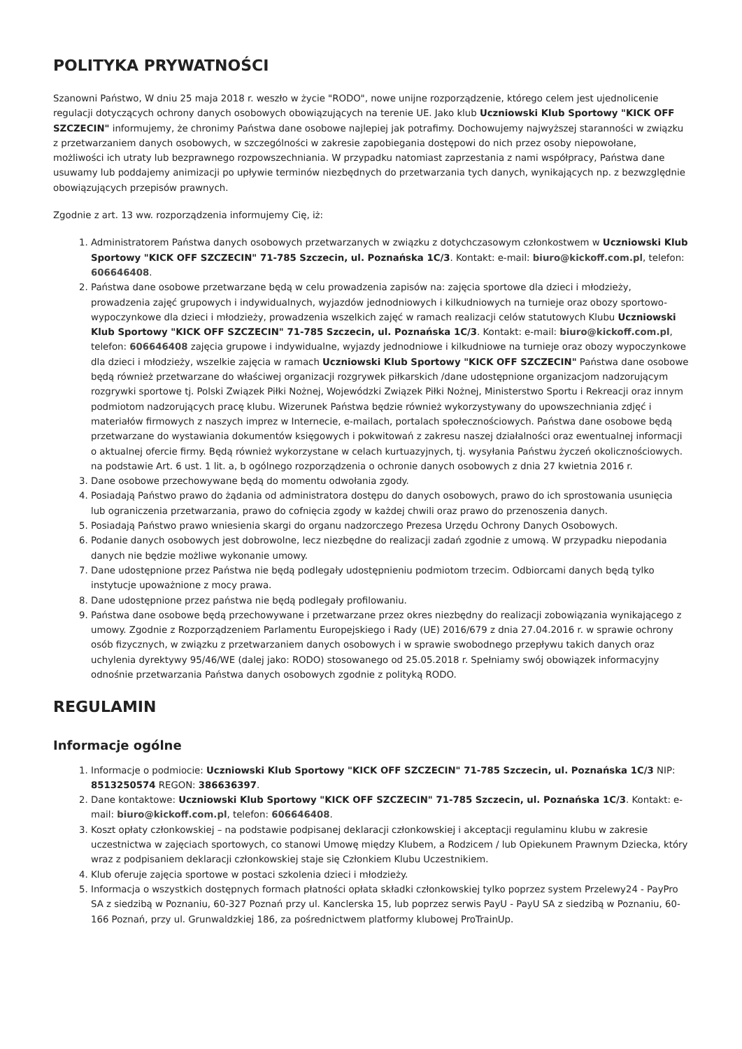POLITYKA PRYWATNOŚCI
Szanowni Państwo, W dniu 25 maja 2018 r. weszło w życie "RODO", nowe unijne rozporządzenie, którego celem jest ujednolicenie regulacji dotyczących ochrony danych osobowych obowiązujących na terenie UE. Jako klub Uczniowski Klub Sportowy "KICK OFF SZCZECIN" informujemy, że chronimy Państwa dane osobowe najlepiej jak potrafimy. Dochowujemy najwyższej staranności w związku z przetwarzaniem danych osobowych, w szczególności w zakresie zapobiegania dostępowi do nich przez osoby niepowołane, możliwości ich utraty lub bezprawnego rozpowszechniania. W przypadku natomiast zaprzestania z nami współpracy, Państwa dane usuwamy lub poddajemy animizacji po upływie terminów niezbędnych do przetwarzania tych danych, wynikających np. z bezwzględnie obowiązujących przepisów prawnych.
Zgodnie z art. 13 ww. rozporządzenia informujemy Cię, iż:
1. Administratorem Państwa danych osobowych przetwarzanych w związku z dotychczasowym członkostwem w Uczniowski Klub Sportowy "KICK OFF SZCZECIN" 71-785 Szczecin, ul. Poznańska 1C/3. Kontakt: e-mail: biuro@kickoff.com.pl, telefon: 606646408.
2. Państwa dane osobowe przetwarzane będą w celu prowadzenia zapisów na: zajęcia sportowe dla dzieci i młodzieży, prowadzenia zajęć grupowych i indywidualnych, wyjazdów jednodniowych i kilkudniowych na turnieje oraz obozy sportowo-wypoczynkowe dla dzieci i młodzieży, prowadzenia wszelkich zajęć w ramach realizacji celów statutowych Klubu Uczniowski Klub Sportowy "KICK OFF SZCZECIN" 71-785 Szczecin, ul. Poznańska 1C/3. Kontakt: e-mail: biuro@kickoff.com.pl, telefon: 606646408 zajęcia grupowe i indywidualne, wyjazdy jednodniowe i kilkudniowe na turnieje oraz obozy wypoczynkowe dla dzieci i młodzieży, wszelkie zajęcia w ramach Uczniowski Klub Sportowy "KICK OFF SZCZECIN" Państwa dane osobowe będą również przetwarzane do właściwej organizacji rozgrywek piłkarskich /dane udostępnione organizacjom nadzorującym rozgrywki sportowe tj. Polski Związek Piłki Nożnej, Wojewódzki Związek Piłki Nożnej, Ministerstwo Sportu i Rekreacji oraz innym podmiotom nadzorujących pracę klubu. Wizerunek Państwa będzie również wykorzystywany do upowszechniania zdjęć i materiałów firmowych z naszych imprez w Internecie, e-mailach, portalach społecznościowych. Państwa dane osobowe będą przetwarzane do wystawiania dokumentów księgowych i pokwitowań z zakresu naszej działalności oraz ewentualnej informacji o aktualnej ofercie firmy. Będą również wykorzystane w celach kurtuazyjnych, tj. wysyłania Państwu życzeń okolicznościowych. na podstawie Art. 6 ust. 1 lit. a, b ogólnego rozporządzenia o ochronie danych osobowych z dnia 27 kwietnia 2016 r.
3. Dane osobowe przechowywane będą do momentu odwołania zgody.
4. Posiadają Państwo prawo do żądania od administratora dostępu do danych osobowych, prawo do ich sprostowania usunięcia lub ograniczenia przetwarzania, prawo do cofnięcia zgody w każdej chwili oraz prawo do przenoszenia danych.
5. Posiadają Państwo prawo wniesienia skargi do organu nadzorczego Prezesa Urzędu Ochrony Danych Osobowych.
6. Podanie danych osobowych jest dobrowolne, lecz niezbędne do realizacji zadań zgodnie z umową. W przypadku niepodania danych nie będzie możliwe wykonanie umowy.
7. Dane udostępnione przez Państwa nie będą podlegały udostępnieniu podmiotom trzecim. Odbiorcami danych będą tylko instytucje upoważnione z mocy prawa.
8. Dane udostępnione przez państwa nie będą podlegały profilowaniu.
9. Państwa dane osobowe będą przechowywane i przetwarzane przez okres niezbędny do realizacji zobowiązania wynikającego z umowy. Zgodnie z Rozporządzeniem Parlamentu Europejskiego i Rady (UE) 2016/679 z dnia 27.04.2016 r. w sprawie ochrony osób fizycznych, w związku z przetwarzaniem danych osobowych i w sprawie swobodnego przepływu takich danych oraz uchylenia dyrektywy 95/46/WE (dalej jako: RODO) stosowanego od 25.05.2018 r. Spełniamy swój obowiązek informacyjny odnośnie przetwarzania Państwa danych osobowych zgodnie z polityką RODO.
REGULAMIN
Informacje ogólne
1. Informacje o podmiocie: Uczniowski Klub Sportowy "KICK OFF SZCZECIN" 71-785 Szczecin, ul. Poznańska 1C/3 NIP: 8513250574 REGON: 386636397.
2. Dane kontaktowe: Uczniowski Klub Sportowy "KICK OFF SZCZECIN" 71-785 Szczecin, ul. Poznańska 1C/3. Kontakt: e-mail: biuro@kickoff.com.pl, telefon: 606646408.
3. Koszt opłaty członkowskiej – na podstawie podpisanej deklaracji członkowskiej i akceptacji regulaminu klubu w zakresie uczestnictwa w zajęciach sportowych, co stanowi Umowę między Klubem, a Rodzicem / lub Opiekunem Prawnym Dziecka, który wraz z podpisaniem deklaracji członkowskiej staje się Członkiem Klubu Uczestnikiem.
4. Klub oferuje zajęcia sportowe w postaci szkolenia dzieci i młodzieży.
5. Informacja o wszystkich dostępnych formach płatności opłata składki członkowskiej tylko poprzez system Przelewy24 - PayPro SA z siedzibą w Poznaniu, 60-327 Poznań przy ul. Kanclerska 15, lub poprzez serwis PayU - PayU SA z siedzibą w Poznaniu, 60-166 Poznań, przy ul. Grunwaldzkiej 186, za pośrednictwem platformy klubowej ProTrainUp.